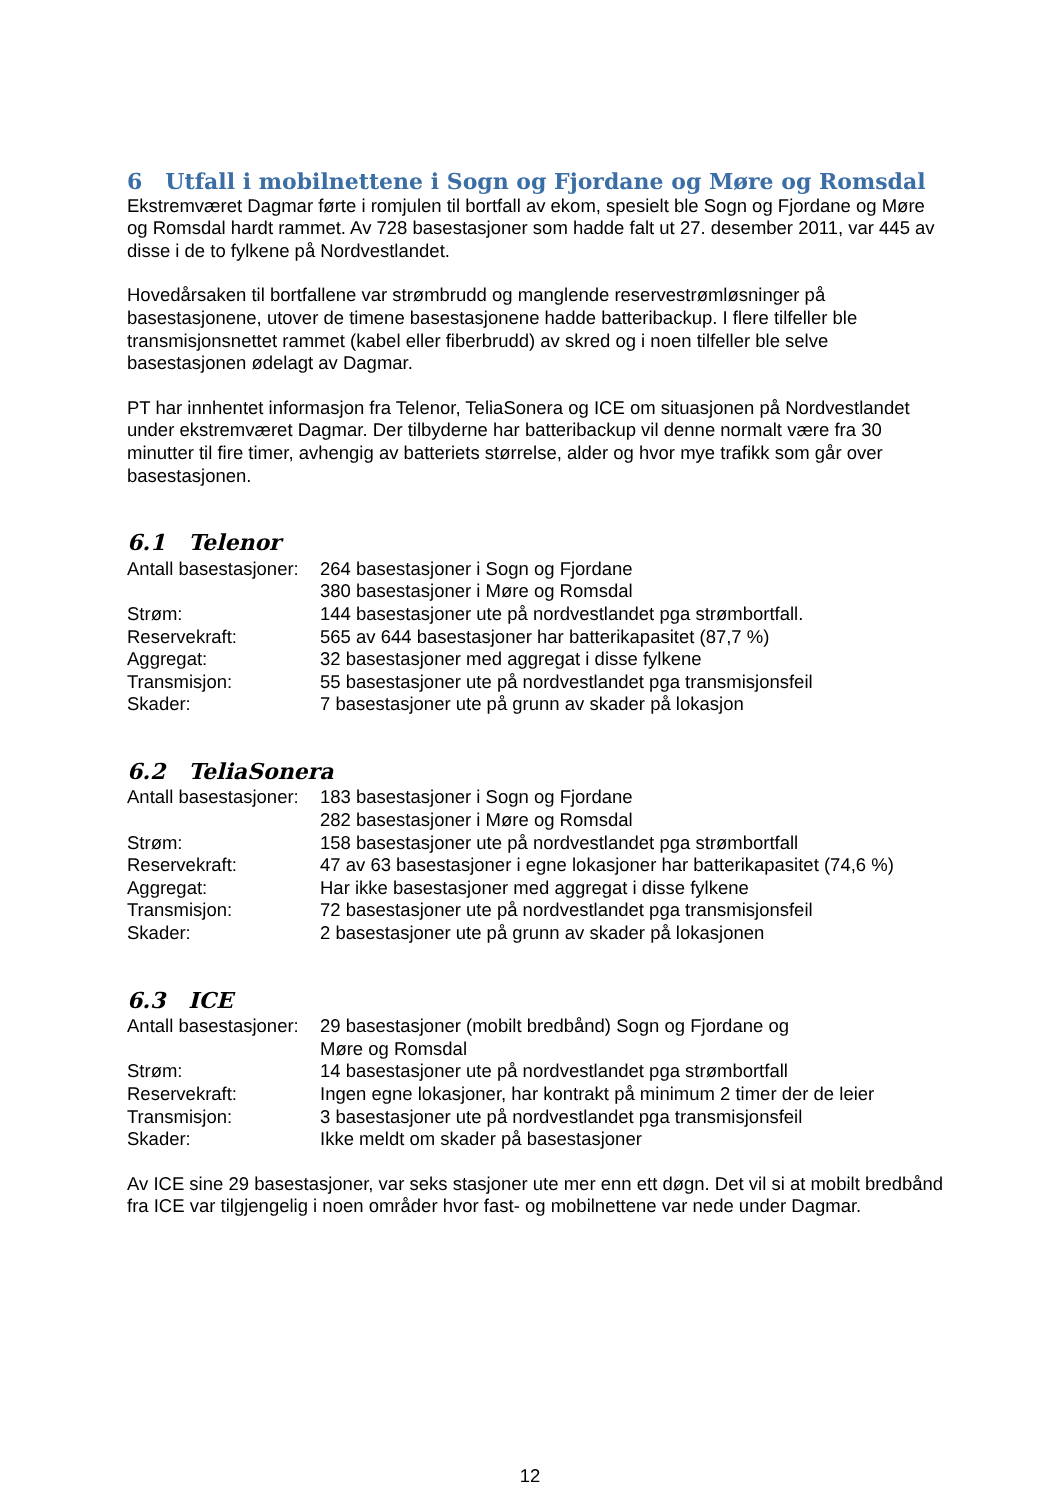6 Utfall i mobilnettene i Sogn og Fjordane og Møre og Romsdal
Ekstremværet Dagmar førte i romjulen til bortfall av ekom, spesielt ble Sogn og Fjordane og Møre og Romsdal hardt rammet. Av 728 basestasjoner som hadde falt ut 27. desember 2011, var 445 av disse i de to fylkene på Nordvestlandet.
Hovedårsaken til bortfallene var strømbrudd og manglende reservestrømløsninger på basestasjonene, utover de timene basestasjonene hadde batteribackup. I flere tilfeller ble transmisjonsnettet rammet (kabel eller fiberbrudd) av skred og i noen tilfeller ble selve basestasjonen ødelagt av Dagmar.
PT har innhentet informasjon fra Telenor, TeliaSonera og ICE om situasjonen på Nordvestlandet under ekstremværet Dagmar. Der tilbyderne har batteribackup vil denne normalt være fra 30 minutter til fire timer, avhengig av batteriets størrelse, alder og hvor mye trafikk som går over basestasjonen.
6.1 Telenor
| Antall basestasjoner: | 264 basestasjoner i Sogn og Fjordane 380 basestasjoner i Møre og Romsdal |
| Strøm: | 144 basestasjoner ute på nordvestlandet pga strømbortfall. |
| Reservekraft: | 565 av 644 basestasjoner har batterikapasitet (87,7 %) |
| Aggregat: | 32 basestasjoner med aggregat i disse fylkene |
| Transmisjon: | 55 basestasjoner ute på nordvestlandet pga transmisjonsfeil |
| Skader: | 7 basestasjoner ute på grunn av skader på lokasjon |
6.2 TeliaSonera
| Antall basestasjoner: | 183 basestasjoner i Sogn og Fjordane 282 basestasjoner i Møre og Romsdal |
| Strøm: | 158 basestasjoner ute på nordvestlandet pga strømbortfall |
| Reservekraft: | 47 av 63 basestasjoner i egne lokasjoner har batterikapasitet (74,6 %) |
| Aggregat: | Har ikke basestasjoner med aggregat i disse fylkene |
| Transmisjon: | 72 basestasjoner ute på nordvestlandet pga transmisjonsfeil |
| Skader: | 2 basestasjoner ute på grunn av skader på lokasjonen |
6.3 ICE
| Antall basestasjoner: | 29 basestasjoner (mobilt bredbånd) Sogn og Fjordane og Møre og Romsdal |
| Strøm: | 14 basestasjoner ute på nordvestlandet pga strømbortfall |
| Reservekraft: | Ingen egne lokasjoner, har kontrakt på minimum 2 timer der de leier |
| Transmisjon: | 3 basestasjoner ute på nordvestlandet pga transmisjonsfeil |
| Skader: | Ikke meldt om skader på basestasjoner |
Av ICE sine 29 basestasjoner, var seks stasjoner ute mer enn ett døgn. Det vil si at mobilt bredbånd fra ICE var tilgjengelig i noen områder hvor fast- og mobilnettene var nede under Dagmar.
12